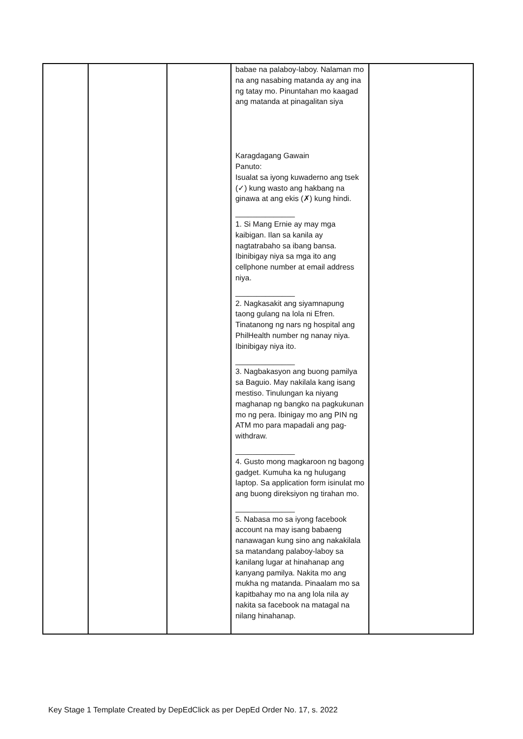| | | | babae na palaboy-laboy. Nalaman mo na ang nasabing matanda ay ang ina ng tatay mo. Pinuntahan mo kaagad ang matanda at pinagalitan siya Karagdagang Gawain Panuto: Isualat sa iyong kuwaderno ang tsek (✓) kung wasto ang hakbang na ginawa at ang ekis (✗) kung hindi. ______________ 1. Si Mang Ernie ay may mga kaibigan. Ilan sa kanila ay nagtatrabaho sa ibang bansa. Ibinibigay niya sa mga ito ang cellphone number at email address niya. ______________ 2. Nagkasakit ang siyamnapung taong gulang na lola ni Efren. Tinatanong ng nars ng hospital ang PhilHealth number ng nanay niya. Ibinibigay niya ito. ______________ 3. Nagbakasyon ang buong pamilya sa Baguio. May nakilala kang isang mestiso. Tinulungan ka niyang maghanap ng bangko na pagkukunan mo ng pera. Ibinigay mo ang PIN ng ATM mo para mapadali ang pag-withdraw. ______________ 4. Gusto mong magkaroon ng bagong gadget. Kumuha ka ng hulugang laptop. Sa application form isinulat mo ang buong direksiyon ng tirahan mo. ______________ 5. Nabasa mo sa iyong facebook account na may isang babaeng nanawagan kung sino ang nakakilala sa matandang palaboy-laboy sa kanilang lugar at hinahanap ang kanyang pamilya. Nakita mo ang mukha ng matanda. Pinaalam mo sa kapitbahay mo na ang lola nila ay nakita sa facebook na matagal na nilang hinahanap. | |
Key Stage 1 Template Created by DepEdClick as per DepEd Order No. 17, s. 2022